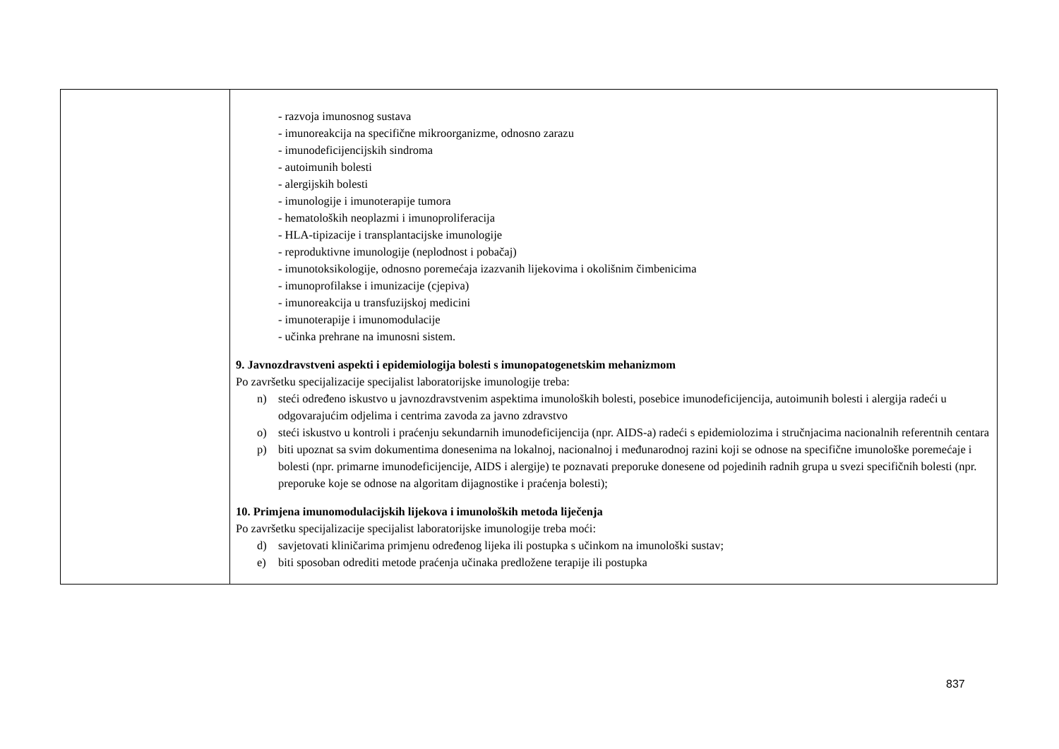| | - razvoja imunosnog sustava - imunoreakcija na specifične mikroorganizme, odnosno zarazu - imunodeficijencijskih sindroma - autoimunih bolesti - alergijskih bolesti - imunologije i imunoterapije tumora - hematoloških neoplazmi i imunoproliferacija - HLA-tipizacije i transplantacijske imunologije - reproduktivne imunologije (neplodnost i pobačaj) - imunotoksikologije, odnosno poremećaja izazvanih lijekovima i okolišnim čimbenicima - imunoprofilakse i imunizacije (cjepiva) - imunoreakcija u transfuzijskoj medicini - imunoterapije i imunomodulacije - učinka prehrane na imunosni sistem. 9. Javnozdravstveni aspekti i epidemiologija bolesti s imunopatogenetskim mehanizmom Po završetku specijalizacije specijalist laboratorijske imunologije treba: n) steći određeno iskustvo u javnozdravstvenim aspektima imunoloških bolesti, posebice imunodeficijencija, autoimunih bolesti i alergija radeći u odgovarajućim odjelima i centrima zavoda za javno zdravstvo o) steći iskustvo u kontroli i praćenju sekundarnih imunodeficijencija (npr. AIDS-a) radeći s epidemiolozima i stručnjacima nacionalnih referentnih centara p) biti upoznat sa svim dokumentima donesenima na lokalnoj, nacionalnoj i međunarodnoj razini koji se odnose na specifične imunološke poremećaje i bolesti (npr. primarne imunodeficijencije, AIDS i alergije) te poznavati preporuke donesene od pojedinih radnih grupa u svezi specifičnih bolesti (npr. preporuke koje se odnose na algoritam dijagnostike i praćenja bolesti); 10. Primjena imunomodulacijskih lijekova i imunoloških metoda liječenja Po završetku specijalizacije specijalist laboratorijske imunologije treba moći: d) savjetovati kliničarima primjenu određenog lijeka ili postupka s učinkom na imunološki sustav; e) biti sposoban odrediti metode praćenja učinaka predložene terapije ili postupka |
837